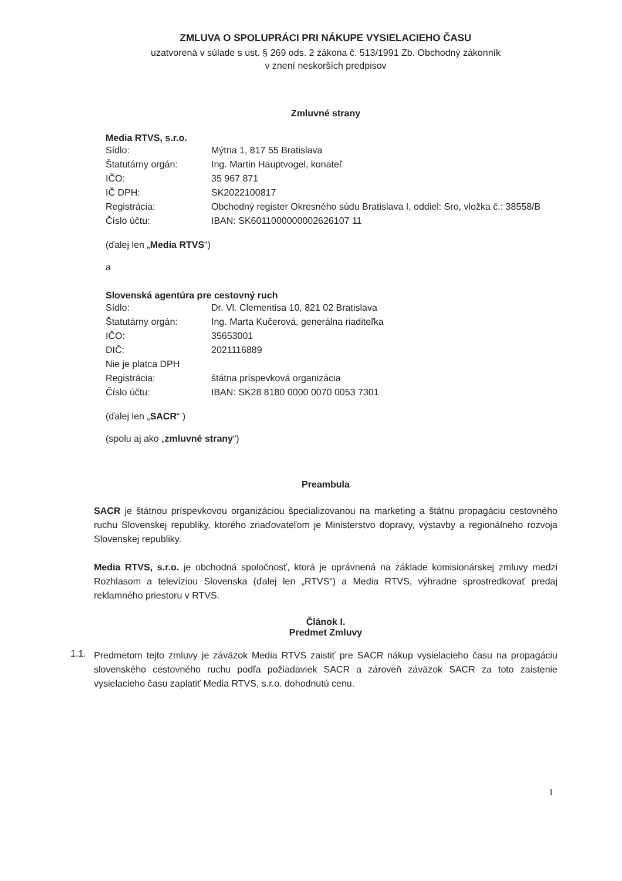ZMLUVA O SPOLUPRÁCI PRI NÁKUPE VYSIELACIEHO ČASU
uzatvorená v súlade s ust. § 269 ods. 2 zákona č. 513/1991 Zb. Obchodný zákonník
v znení neskorších predpisov
Zmluvné strany
Media RTVS, s.r.o.
Sídlo: Mýtna 1, 817 55 Bratislava
Štatutárny orgán: Ing. Martin Hauptvogel, konateľ
IČO: 35 967 871
IČ DPH: SK2022100817
Registrácia: Obchodný register Okresného súdu Bratislava I, oddiel: Sro, vložka č.: 38558/B
Číslo účtu: IBAN: SK6011000000002626107 11
(ďalej len „Media RTVS“)
a
Slovenská agentúra pre cestovný ruch
Sídlo: Dr. Vl. Clementisa 10, 821 02 Bratislava
Štatutárny orgán: Ing. Marta Kučerová, generálna riaditeľka
IČO: 35653001
DIČ: 2021116889
Nie je platca DPH
Registrácia: štátna príspevková organizácia
Číslo účtu: IBAN: SK28 8180 0000 0070 0053 7301
(ďalej len „SACR“ )
(spolu aj ako „zmluvné strany“)
Preambula
SACR je štátnou príspevkovou organizáciou špecializovanou na marketing a štátnu propagáciu cestovného ruchu Slovenskej republiky, ktorého zriaďovateľom je Ministerstvo dopravy, výstavby a regionálneho rozvoja Slovenskej republiky.
Media RTVS, s.r.o. je obchodná spoločnosť, ktorá je oprávnená na základe komisionárskej zmluvy medzi Rozhlasom a televíziou Slovenska (ďalej len „RTVS“) a Media RTVS, výhradne sprostredkovať predaj reklamného priestoru v RTVS.
Článok I.
Predmet Zmluvy
1.1.
Predmetom tejto zmluvy je záväzok Media RTVS zaistiť pre SACR nákup vysielacieho času na propagáciu slovenského cestovného ruchu podľa požiadaviek SACR a zároveň záväzok SACR za toto zaistenie vysielacieho času zaplatiť Media RTVS, s.r.o. dohodnutú cenu.
1